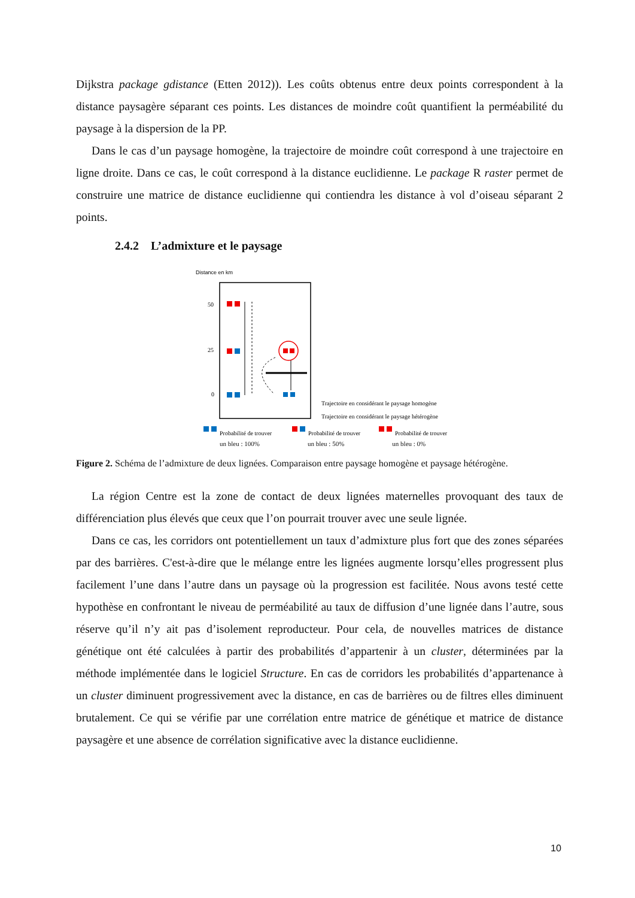Dijkstra package gdistance (Etten 2012)). Les coûts obtenus entre deux points correspondent à la distance paysagère séparant ces points. Les distances de moindre coût quantifient la perméabilité du paysage à la dispersion de la PP.
Dans le cas d’un paysage homogène, la trajectoire de moindre coût correspond à une trajectoire en ligne droite. Dans ce cas, le coût correspond à la distance euclidienne. Le package R raster permet de construire une matrice de distance euclidienne qui contiendra les distance à vol d’oiseau séparant 2 points.
2.4.2 L’admixture et le paysage
Distance en km
50
25
0
Trajectoire en considérant le paysage homogène
Trajectoire en considérant le paysage hétérogène
Probabilité de trouver
Probabilité de trouver
Probabilité de trouver
un bleu : 100% un bleu : 50% un bleu : 0%
Figure 2. Schéma de l’admixture de deux lignées. Comparaison entre paysage homogène et paysage hétérogène.
La région Centre est la zone de contact de deux lignées maternelles provoquant des taux de différenciation plus élevés que ceux que l’on pourrait trouver avec une seule lignée.
Dans ce cas, les corridors ont potentiellement un taux d’admixture plus fort que des zones séparées par des barrières. C'est-à-dire que le mélange entre les lignées augmente lorsqu’elles progressent plus facilement l’une dans l’autre dans un paysage où la progression est facilitée. Nous avons testé cette hypothèse en confrontant le niveau de perméabilité au taux de diffusion d’une lignée dans l’autre, sous réserve qu’il n’y ait pas d’isolement reproducteur. Pour cela, de nouvelles matrices de distance génétique ont été calculées à partir des probabilités d’appartenir à un cluster, déterminées par la méthode implémentée dans le logiciel Structure. En cas de corridors les probabilités d’appartenance à un cluster diminuent progressivement avec la distance, en cas de barrières ou de filtres elles diminuent brutalement. Ce qui se vérifie par une corrélation entre matrice de génétique et matrice de distance paysagère et une absence de corrélation significative avec la distance euclidienne.
10